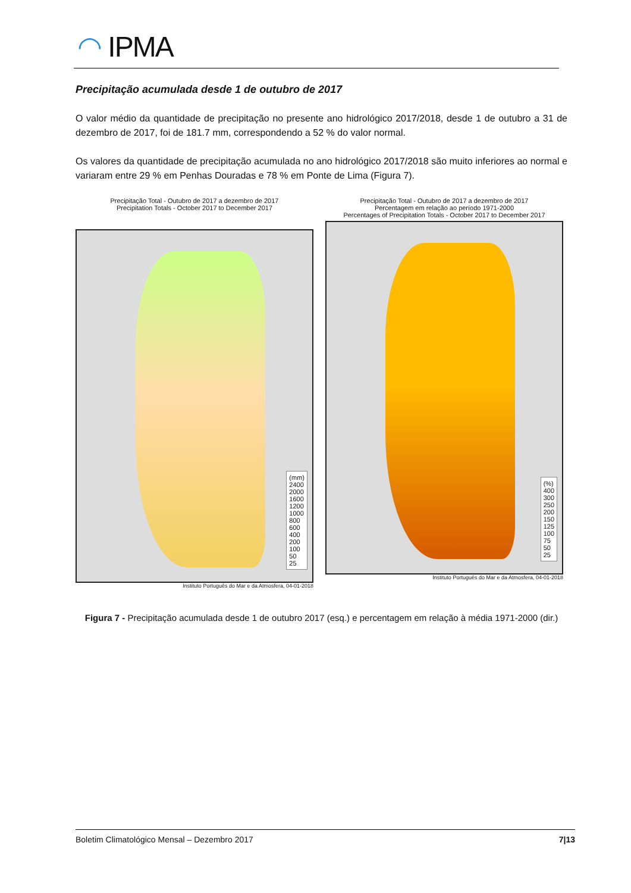◠ IPMA
Precipitação acumulada desde 1 de outubro de 2017
O valor médio da quantidade de precipitação no presente ano hidrológico 2017/2018, desde 1 de outubro a 31 de dezembro de 2017, foi de 181.7 mm, correspondendo a 52 % do valor normal.
Os valores da quantidade de precipitação acumulada no ano hidrológico 2017/2018 são muito inferiores ao normal e variaram entre 29 % em Penhas Douradas e 78 % em Ponte de Lima (Figura 7).
Precipitação Total - Outubro de 2017 a dezembro de 2017
Precipitation Totals - October 2017 to December 2017
(mm)
2400
2000
1600
1200
1000
800
600
400
200
100
50
25
Instituto Português do Mar e da Atmosfera, 04-01-2018
Precipitação Total - Outubro de 2017 a dezembro de 2017
Percentagem em relação ao período 1971-2000
Percentages of Precipitation Totals - October 2017 to December 2017
(%)
400
300
250
200
150
125
100
75
50
25
Instituto Português do Mar e da Atmosfera, 04-01-2018
Figura 7 - Precipitação acumulada desde 1 de outubro 2017 (esq.) e percentagem em relação à média 1971-2000 (dir.)
Boletim Climatológico Mensal – Dezembro 2017 7|13